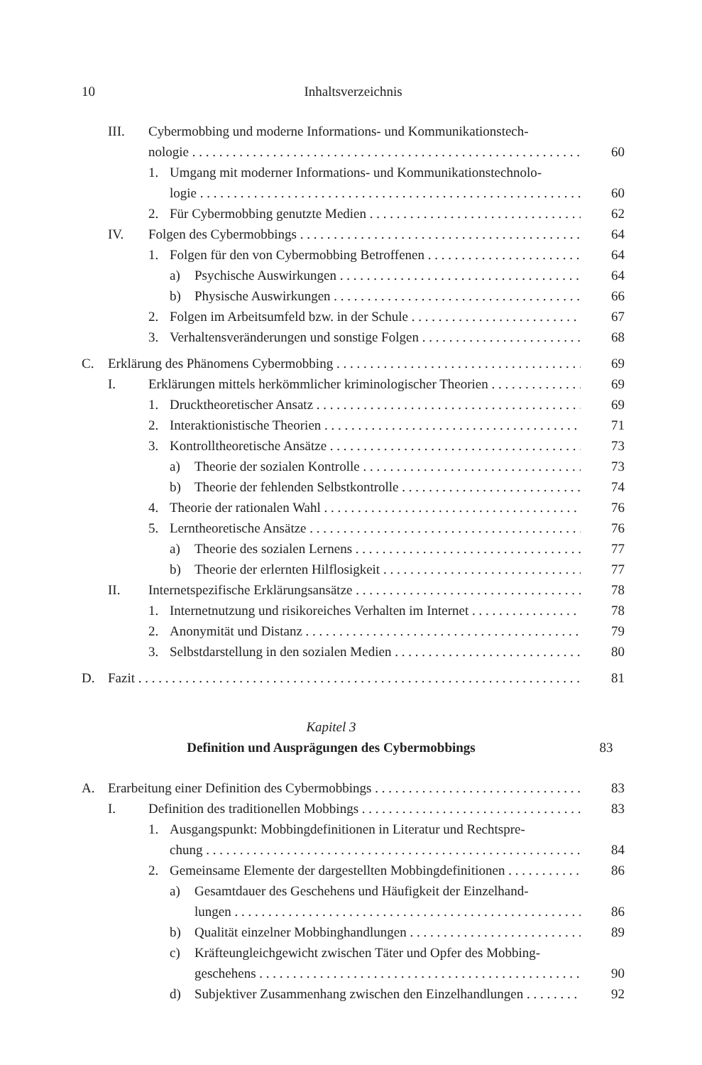10 Inhaltsverzeichnis
III. Cybermobbing und moderne Informations- und Kommunikationstech-
nologie 60
1. Umgang mit moderner Informations- und Kommunikationstechnolo-
logie 60
2. Für Cybermobbing genutzte Medien 62
IV. Folgen des Cybermobbings 64
1. Folgen für den von Cybermobbing Betroffenen 64
a) Psychische Auswirkungen 64
b) Physische Auswirkungen 66
2. Folgen im Arbeitsumfeld bzw. in der Schule 67
3. Verhaltensveränderungen und sonstige Folgen 68
C. Erklärung des Phänomens Cybermobbing 69
I. Erklärungen mittels herkömmlicher kriminologischer Theorien 69
1. Drucktheoretischer Ansatz 69
2. Interaktionistische Theorien 71
3. Kontrolltheoretische Ansätze 73
a) Theorie der sozialen Kontrolle 73
b) Theorie der fehlenden Selbstkontrolle 74
4. Theorie der rationalen Wahl 76
5. Lerntheoretische Ansätze 76
a) Theorie des sozialen Lernens 77
b) Theorie der erlernten Hilflosigkeit 77
II. Internetspezifische Erklärungsansätze 78
1. Internetnutzung und risikoreiches Verhalten im Internet 78
2. Anonymität und Distanz 79
3. Selbstdarstellung in den sozialen Medien 80
D. Fazit 81
Kapitel 3
Definition und Ausprägungen des Cybermobbings 83
A. Erarbeitung einer Definition des Cybermobbings 83
I. Definition des traditionellen Mobbings 83
1. Ausgangspunkt: Mobbingdefinitionen in Literatur und Rechtspre-
chung 84
2. Gemeinsame Elemente der dargestellten Mobbingdefinitionen 86
a) Gesamtdauer des Geschehens und Häufigkeit der Einzelhand-
lungen 86
b) Qualität einzelner Mobbinghandlungen 89
c) Kräfteungleichgewicht zwischen Täter und Opfer des Mobbing-
geschehens 90
d) Subjektiver Zusammenhang zwischen den Einzelhandlungen 92